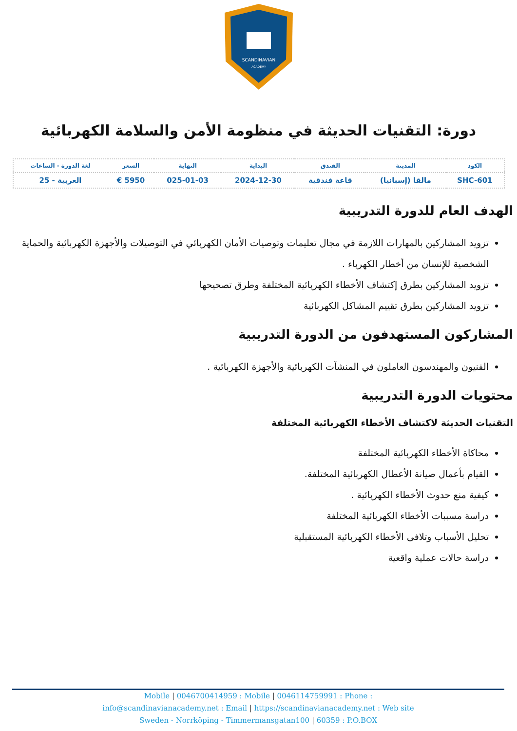SCANDINAVIAN
ACADEMY
دورة: التقنيات الحديثة في منظومة الأمن والسلامة الكهربائية
| الكود | المدينة | الفندق | البداية | النهاية | السعر | لغة الدورة - الساعات |
| --- | --- | --- | --- | --- | --- | --- |
| SHC-601 | مالقا (إسبانيا) | قاعة فندقية | 2024-12-30 | 025-01-03 | 5950 € | العربية - 25 |
الهدف العام للدورة التدريبية
تزويد المشاركين بالمهارات اللازمة في مجال تعليمات وتوصيات الأمان الكهربائي في التوصيلات والأجهزة الكهربائية والحماية الشخصية للإنسان من أخطار الكهرباء .
تزويد المشاركين بطرق إكتشاف الأخطاء الكهربائية المختلفة وطرق تصحيحها
تزويد المشاركين بطرق تقييم المشاكل الكهربائية
المشاركون المستهدفون من الدورة التدريبية
الفنيون والمهندسون العاملون في المنشآت الكهربائية والأجهزة الكهربائية .
محتويات الدورة التدريبية
التقنيات الحديثة لاكتشاف الأخطاء الكهربائية المختلفة
محاكاة الأخطاء الكهربائية المختلفة
القيام بأعمال صيانة الأعطال الكهربائية المختلفة.
كيفية منع حدوث الأخطاء الكهربائية .
دراسة مسببات الأخطاء الكهربائية المختلفة
تحليل الأسباب وتلافى الأخطاء الكهربائية المستقبلية
دراسة حالات عملية واقعية
Mobile | 0046700414959 : Mobile | 0046114759991 : Phone :
info@scandinavianacademy.net : Email | https://scandinavianacademy.net : Web site
Sweden - Norrköping - Timmermansgatan100 | 60359 : P.O.BOX